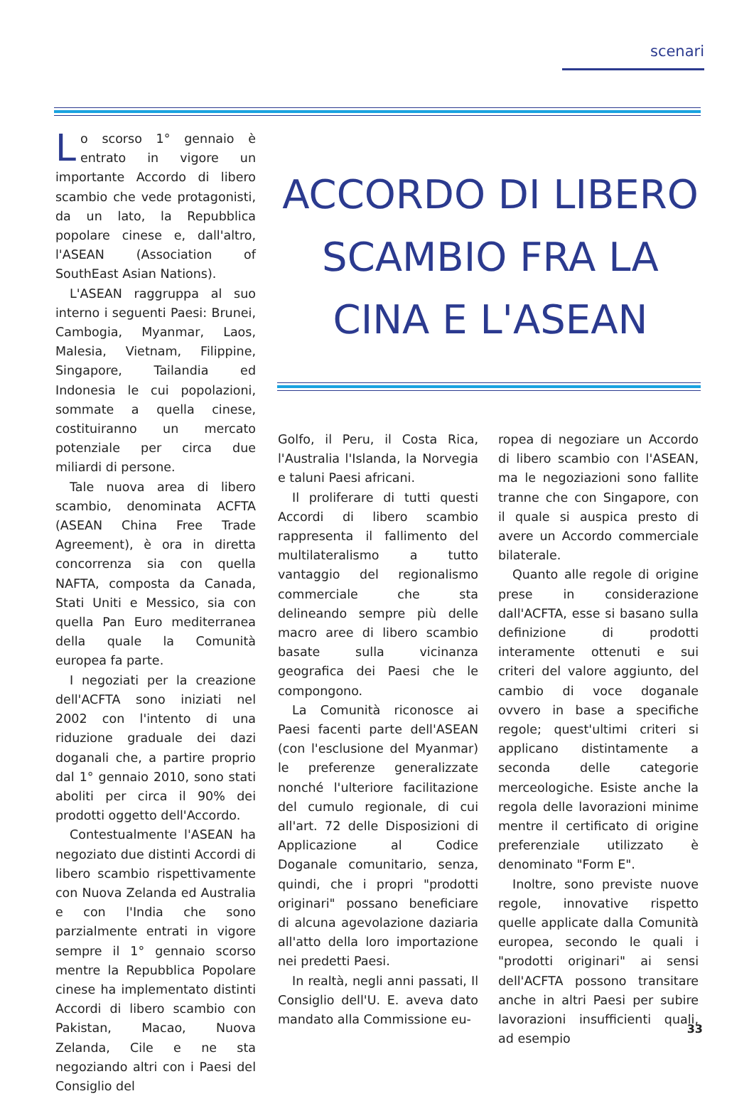scenari
Lo scorso 1° gennaio è entrato in vigore un importante Accordo di libero scambio che vede protagonisti, da un lato, la Repubblica popolare cinese e, dall'altro, l'ASEAN (Association of SouthEast Asian Nations).
L'ASEAN raggruppa al suo interno i seguenti Paesi: Brunei, Cambogia, Myanmar, Laos, Malesia, Vietnam, Filippine, Singapore, Tailandia ed Indonesia le cui popolazioni, sommate a quella cinese, costituiranno un mercato potenziale per circa due miliardi di persone.
Tale nuova area di libero scambio, denominata ACFTA (ASEAN China Free Trade Agreement), è ora in diretta concorrenza sia con quella NAFTA, composta da Canada, Stati Uniti e Messico, sia con quella Pan Euro mediterranea della quale la Comunità europea fa parte.
I negoziati per la creazione dell'ACFTA sono iniziati nel 2002 con l'intento di una riduzione graduale dei dazi doganali che, a partire proprio dal 1° gennaio 2010, sono stati aboliti per circa il 90% dei prodotti oggetto dell'Accordo.
Contestualmente l'ASEAN ha negoziato due distinti Accordi di libero scambio rispettivamente con Nuova Zelanda ed Australia e con l'India che sono parzialmente entrati in vigore sempre il 1° gennaio scorso mentre la Repubblica Popolare cinese ha implementato distinti Accordi di libero scambio con Pakistan, Macao, Nuova Zelanda, Cile e ne sta negoziando altri con i Paesi del Consiglio del
ACCORDO DI LIBERO SCAMBIO FRA LA CINA E L'ASEAN
Golfo, il Peru, il Costa Rica, l'Australia l'Islanda, la Norvegia e taluni Paesi africani.
Il proliferare di tutti questi Accordi di libero scambio rappresenta il fallimento del multilateralismo a tutto vantaggio del regionalismo commerciale che sta delineando sempre più delle macro aree di libero scambio basate sulla vicinanza geografica dei Paesi che le compongono.
La Comunità riconosce ai Paesi facenti parte dell'ASEAN (con l'esclusione del Myanmar) le preferenze generalizzate nonché l'ulteriore facilitazione del cumulo regionale, di cui all'art. 72 delle Disposizioni di Applicazione al Codice Doganale comunitario, senza, quindi, che i propri "prodotti originari" possano beneficiare di alcuna agevolazione daziaria all'atto della loro importazione nei predetti Paesi.
In realtà, negli anni passati, Il Consiglio dell'U. E. aveva dato mandato alla Commissione eu-
ropea di negoziare un Accordo di libero scambio con l'ASEAN, ma le negoziazioni sono fallite tranne che con Singapore, con il quale si auspica presto di avere un Accordo commerciale bilaterale.
Quanto alle regole di origine prese in considerazione dall'ACFTA, esse si basano sulla definizione di prodotti interamente ottenuti e sui criteri del valore aggiunto, del cambio di voce doganale ovvero in base a specifiche regole; quest'ultimi criteri si applicano distintamente a seconda delle categorie merceologiche. Esiste anche la regola delle lavorazioni minime mentre il certificato di origine preferenziale utilizzato è denominato "Form E".
Inoltre, sono previste nuove regole, innovative rispetto quelle applicate dalla Comunità europea, secondo le quali i "prodotti originari" ai sensi dell'ACFTA possono transitare anche in altri Paesi per subire lavorazioni insufficienti quali, ad esempio
33